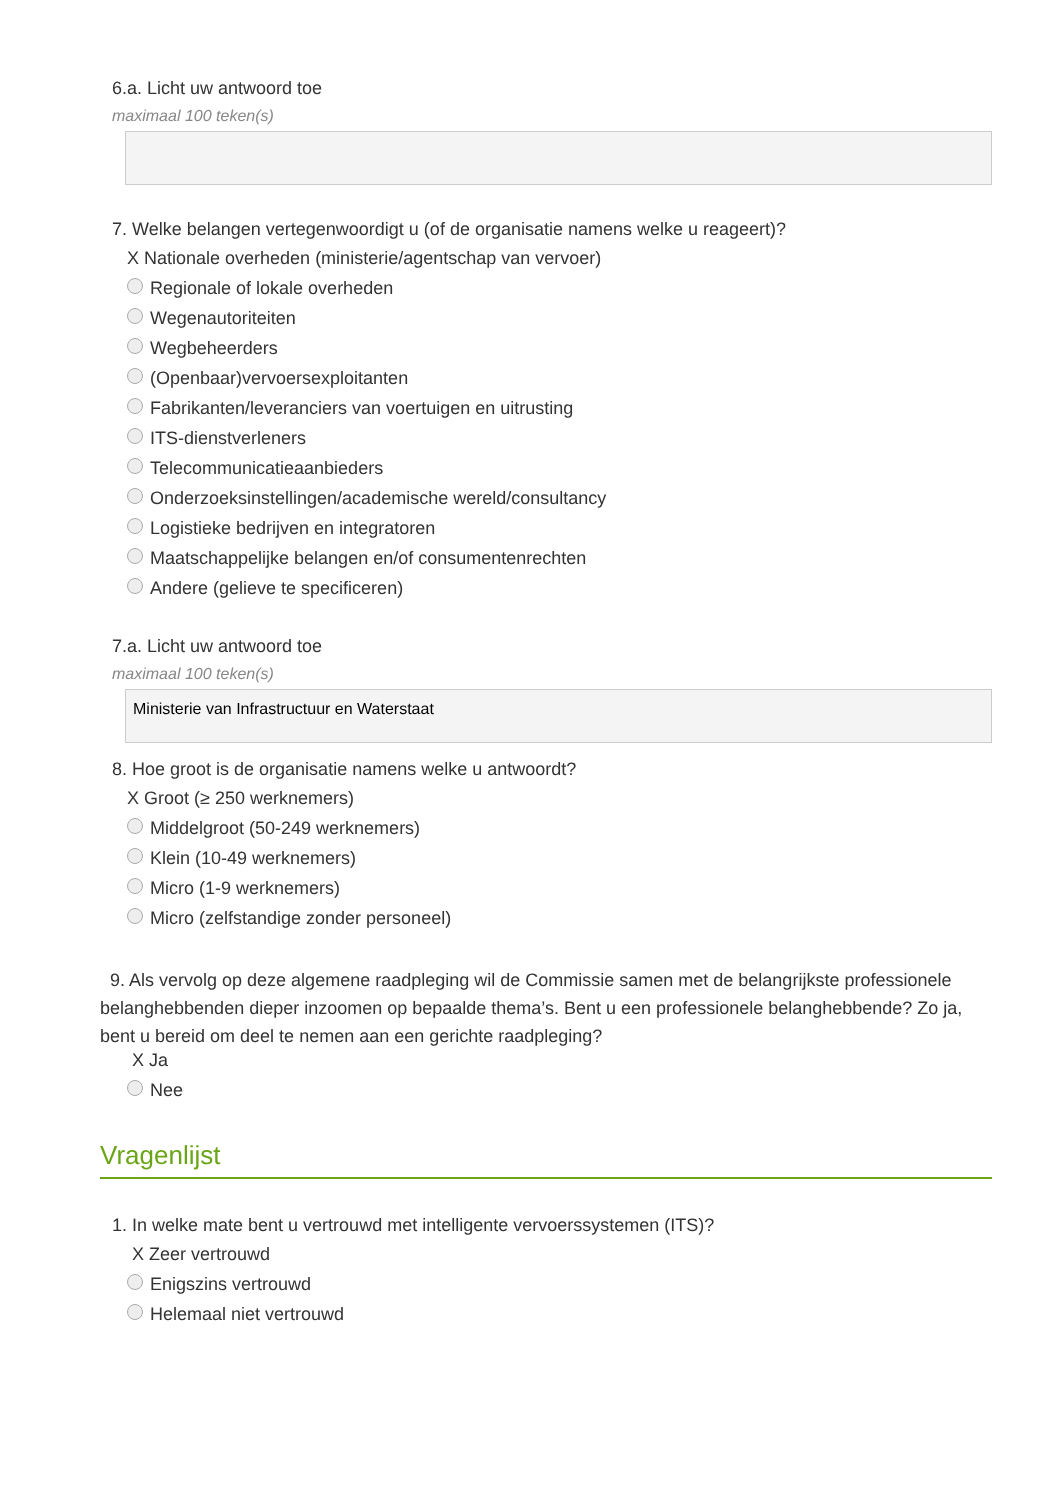6.a. Licht uw antwoord toe
maximaal 100 teken(s)
7. Welke belangen vertegenwoordigt u (of de organisatie namens welke u reageert)?
X Nationale overheden (ministerie/agentschap van vervoer)
Regionale of lokale overheden
Wegenautoriteiten
Wegbeheerders
(Openbaar)vervoersexploitanten
Fabrikanten/leveranciers van voertuigen en uitrusting
ITS-dienstverleners
Telecommunicatieaanbieders
Onderzoeksinstellingen/academische wereld/consultancy
Logistieke bedrijven en integratoren
Maatschappelijke belangen en/of consumentenrechten
Andere (gelieve te specificeren)
7.a. Licht uw antwoord toe
maximaal 100 teken(s)
Ministerie van Infrastructuur en Waterstaat
8. Hoe groot is de organisatie namens welke u antwoordt?
X Groot (≥ 250 werknemers)
Middelgroot (50-249 werknemers)
Klein (10-49 werknemers)
Micro (1-9 werknemers)
Micro (zelfstandige zonder personeel)
9. Als vervolg op deze algemene raadpleging wil de Commissie samen met de belangrijkste professionele belanghebbenden dieper inzoomen op bepaalde thema’s. Bent u een professionele belanghebbende? Zo ja, bent u bereid om deel te nemen aan een gerichte raadpleging?
X Ja
Nee
Vragenlijst
1. In welke mate bent u vertrouwd met intelligente vervoerssystemen (ITS)?
X Zeer vertrouwd
Enigszins vertrouwd
Helemaal niet vertrouwd